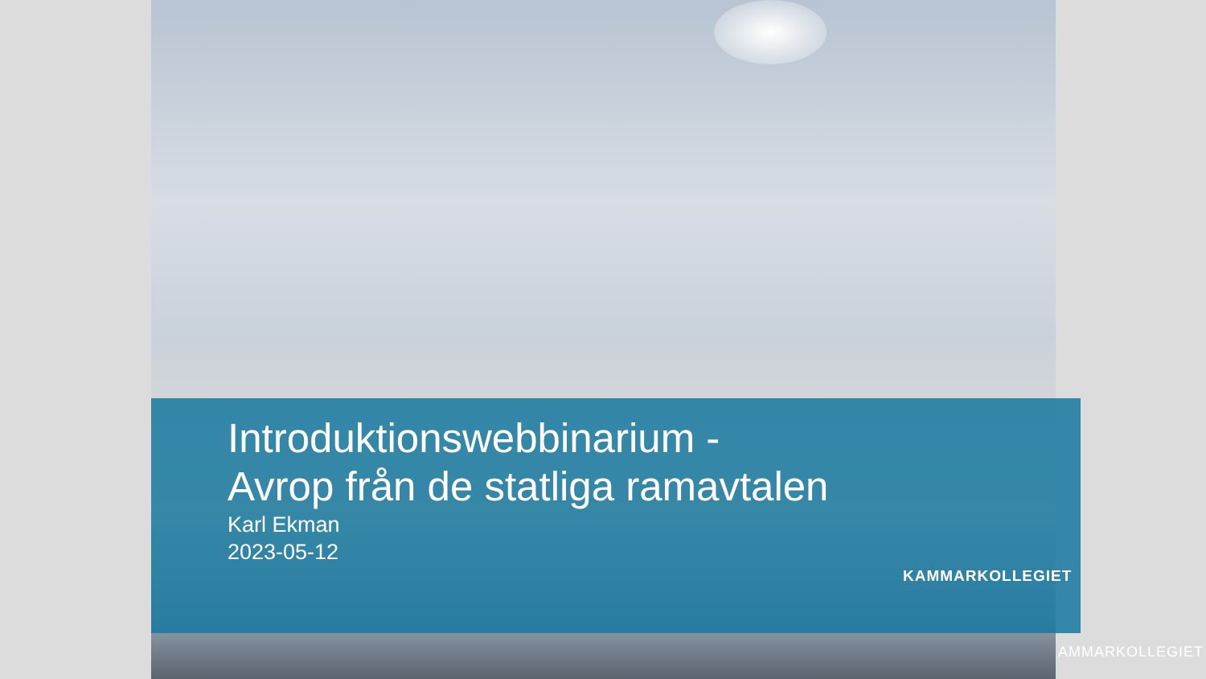Introduktionswebbinarium -
Avrop från de statliga ramavtalen
Karl Ekman
2023-05-12
KAMMARKOLLEGIET
AMMARKOLLEGIET